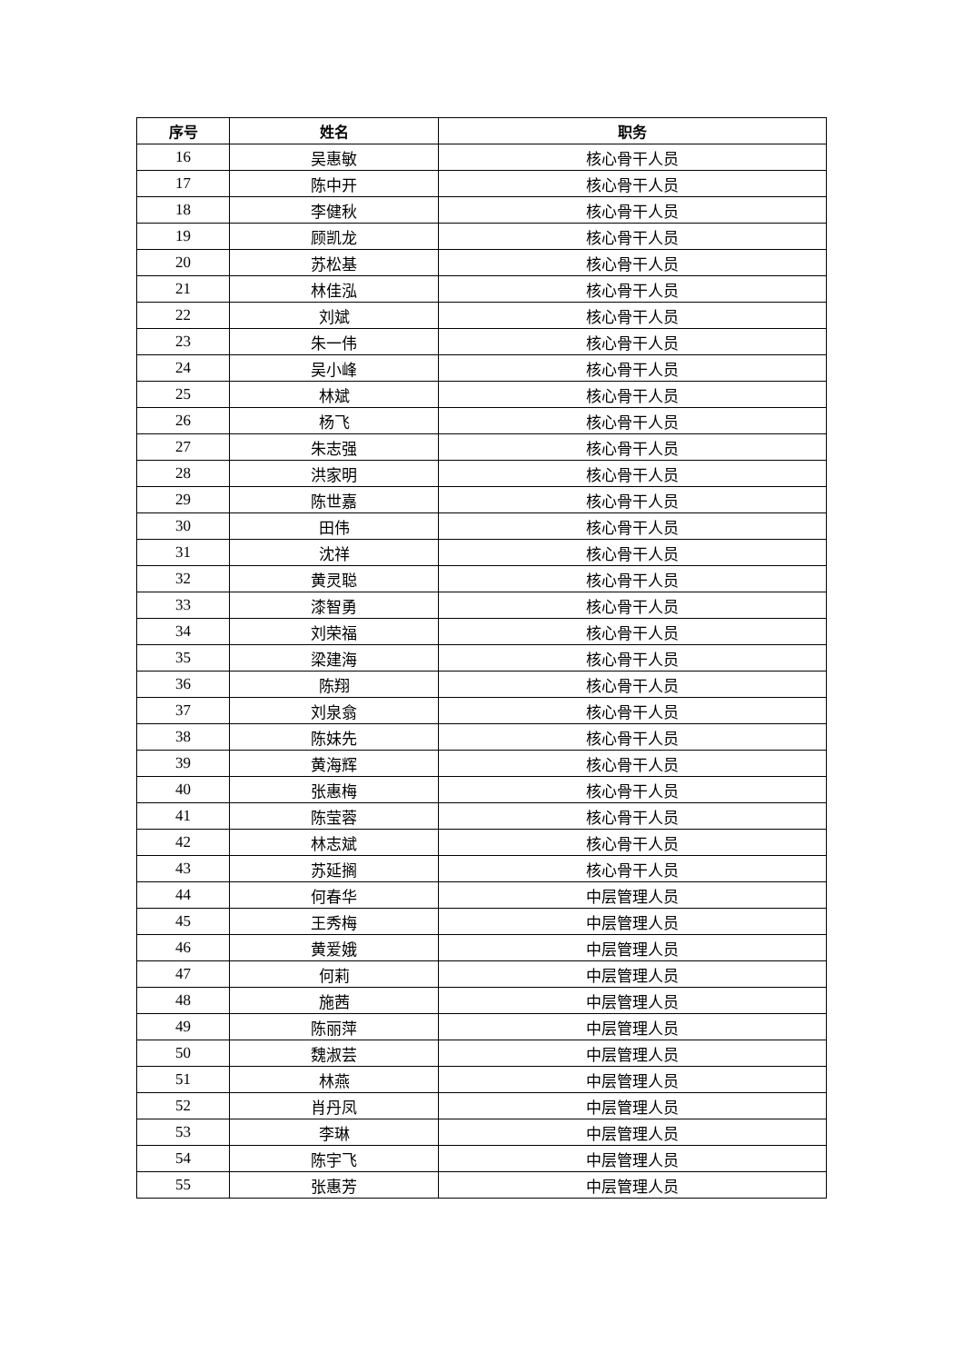| 序号 | 姓名 | 职务 |
| --- | --- | --- |
| 16 | 吴惠敏 | 核心骨干人员 |
| 17 | 陈中开 | 核心骨干人员 |
| 18 | 李健秋 | 核心骨干人员 |
| 19 | 顾凯龙 | 核心骨干人员 |
| 20 | 苏松基 | 核心骨干人员 |
| 21 | 林佳泓 | 核心骨干人员 |
| 22 | 刘斌 | 核心骨干人员 |
| 23 | 朱一伟 | 核心骨干人员 |
| 24 | 吴小峰 | 核心骨干人员 |
| 25 | 林斌 | 核心骨干人员 |
| 26 | 杨飞 | 核心骨干人员 |
| 27 | 朱志强 | 核心骨干人员 |
| 28 | 洪家明 | 核心骨干人员 |
| 29 | 陈世嘉 | 核心骨干人员 |
| 30 | 田伟 | 核心骨干人员 |
| 31 | 沈祥 | 核心骨干人员 |
| 32 | 黄灵聪 | 核心骨干人员 |
| 33 | 漆智勇 | 核心骨干人员 |
| 34 | 刘荣福 | 核心骨干人员 |
| 35 | 梁建海 | 核心骨干人员 |
| 36 | 陈翔 | 核心骨干人员 |
| 37 | 刘泉翕 | 核心骨干人员 |
| 38 | 陈妹先 | 核心骨干人员 |
| 39 | 黄海辉 | 核心骨干人员 |
| 40 | 张惠梅 | 核心骨干人员 |
| 41 | 陈莹蓉 | 核心骨干人员 |
| 42 | 林志斌 | 核心骨干人员 |
| 43 | 苏延搁 | 核心骨干人员 |
| 44 | 何春华 | 中层管理人员 |
| 45 | 王秀梅 | 中层管理人员 |
| 46 | 黄爱娥 | 中层管理人员 |
| 47 | 何莉 | 中层管理人员 |
| 48 | 施茜 | 中层管理人员 |
| 49 | 陈丽萍 | 中层管理人员 |
| 50 | 魏淑芸 | 中层管理人员 |
| 51 | 林燕 | 中层管理人员 |
| 52 | 肖丹凤 | 中层管理人员 |
| 53 | 李琳 | 中层管理人员 |
| 54 | 陈宇飞 | 中层管理人员 |
| 55 | 张惠芳 | 中层管理人员 |